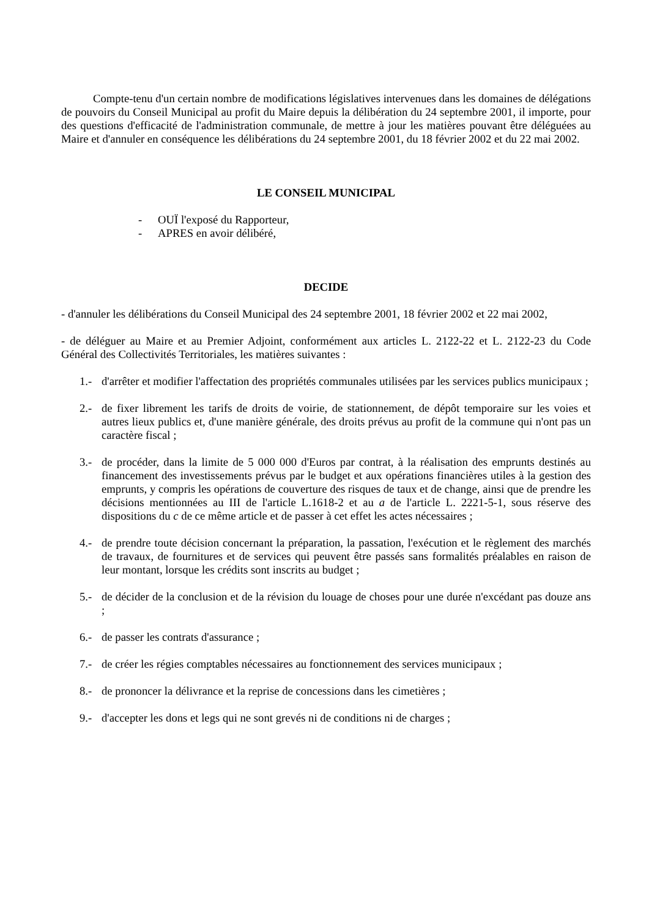Compte-tenu d'un certain nombre de modifications législatives intervenues dans les domaines de délégations de pouvoirs du Conseil Municipal au profit du Maire depuis la délibération du 24 septembre 2001, il importe, pour des questions d'efficacité de l'administration communale, de mettre à jour les matières pouvant être déléguées au Maire et d'annuler en conséquence les délibérations du 24 septembre 2001, du 18 février 2002 et du 22 mai 2002.
LE CONSEIL MUNICIPAL
- OUÏ l'exposé du Rapporteur,
- APRES en avoir délibéré,
DECIDE
- d'annuler les délibérations du Conseil Municipal des 24 septembre 2001, 18 février 2002 et 22 mai 2002,
- de déléguer au Maire et au Premier Adjoint, conformément aux articles L. 2122-22 et L. 2122-23 du Code Général des Collectivités Territoriales, les matières suivantes :
1.- d'arrêter et modifier l'affectation des propriétés communales utilisées par les services publics municipaux ;
2.- de fixer librement les tarifs de droits de voirie, de stationnement, de dépôt temporaire sur les voies et autres lieux publics et, d'une manière générale, des droits prévus au profit de la commune qui n'ont pas un caractère fiscal ;
3.- de procéder, dans la limite de 5 000 000 d'Euros par contrat, à la réalisation des emprunts destinés au financement des investissements prévus par le budget et aux opérations financières utiles à la gestion des emprunts, y compris les opérations de couverture des risques de taux et de change, ainsi que de prendre les décisions mentionnées au III de l'article L.1618-2 et au a de l'article L. 2221-5-1, sous réserve des dispositions du c de ce même article et de passer à cet effet les actes nécessaires ;
4.- de prendre toute décision concernant la préparation, la passation, l'exécution et le règlement des marchés de travaux, de fournitures et de services qui peuvent être passés sans formalités préalables en raison de leur montant, lorsque les crédits sont inscrits au budget ;
5.- de décider de la conclusion et de la révision du louage de choses pour une durée n'excédant pas douze ans ;
6.- de passer les contrats d'assurance ;
7.- de créer les régies comptables nécessaires au fonctionnement des services municipaux ;
8.- de prononcer la délivrance et la reprise de concessions dans les cimetières ;
9.- d'accepter les dons et legs qui ne sont grevés ni de conditions ni de charges ;